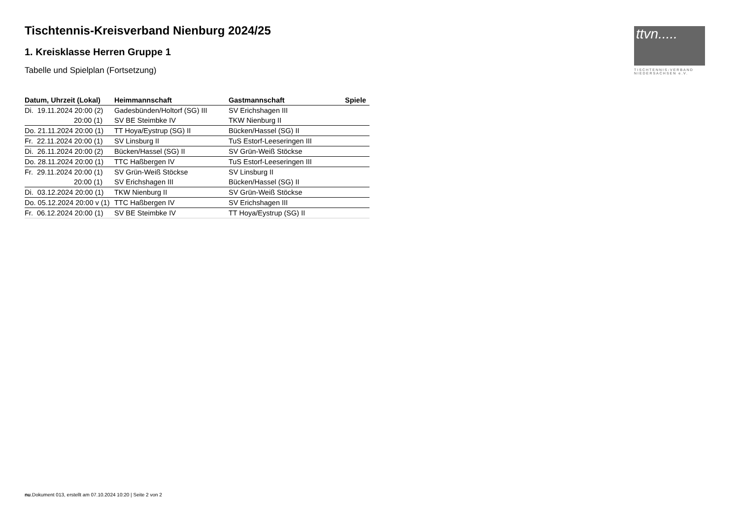ttvn.....
TISCHTENNIS-VERBAND
NIEDERSACHSEN e.V.
Tischtennis-Kreisverband Nienburg 2024/25
1. Kreisklasse Herren Gruppe 1
Tabelle und Spielplan (Fortsetzung)
| Datum, Uhrzeit (Lokal) | Heimmannschaft | Gastmannschaft | Spiele |
| --- | --- | --- | --- |
| Di. 19.11.2024 20:00 (2) | Gadesbünden/Holtorf (SG) III | SV Erichshagen III | |
| 20:00 (1) | SV BE Steimbke IV | TKW Nienburg II | |
| Do. 21.11.2024 20:00 (1) | TT Hoya/Eystrup (SG) II | Bücken/Hassel (SG) II | |
| Fr. 22.11.2024 20:00 (1) | SV Linsburg II | TuS Estorf-Leeseringen III | |
| Di. 26.11.2024 20:00 (2) | Bücken/Hassel (SG) II | SV Grün-Weiß Stöckse | |
| Do. 28.11.2024 20:00 (1) | TTC Haßbergen IV | TuS Estorf-Leeseringen III | |
| Fr. 29.11.2024 20:00 (1) | SV Grün-Weiß Stöckse | SV Linsburg II | |
| 20:00 (1) | SV Erichshagen III | Bücken/Hassel (SG) II | |
| Di. 03.12.2024 20:00 (1) | TKW Nienburg II | SV Grün-Weiß Stöckse | |
| Do. 05.12.2024 20:00 v (1) | TTC Haßbergen IV | SV Erichshagen III | |
| Fr. 06.12.2024 20:00 (1) | SV BE Steimbke IV | TT Hoya/Eystrup (SG) II | |
nu.Dokument 013, erstellt am 07.10.2024 10:20 | Seite 2 von 2